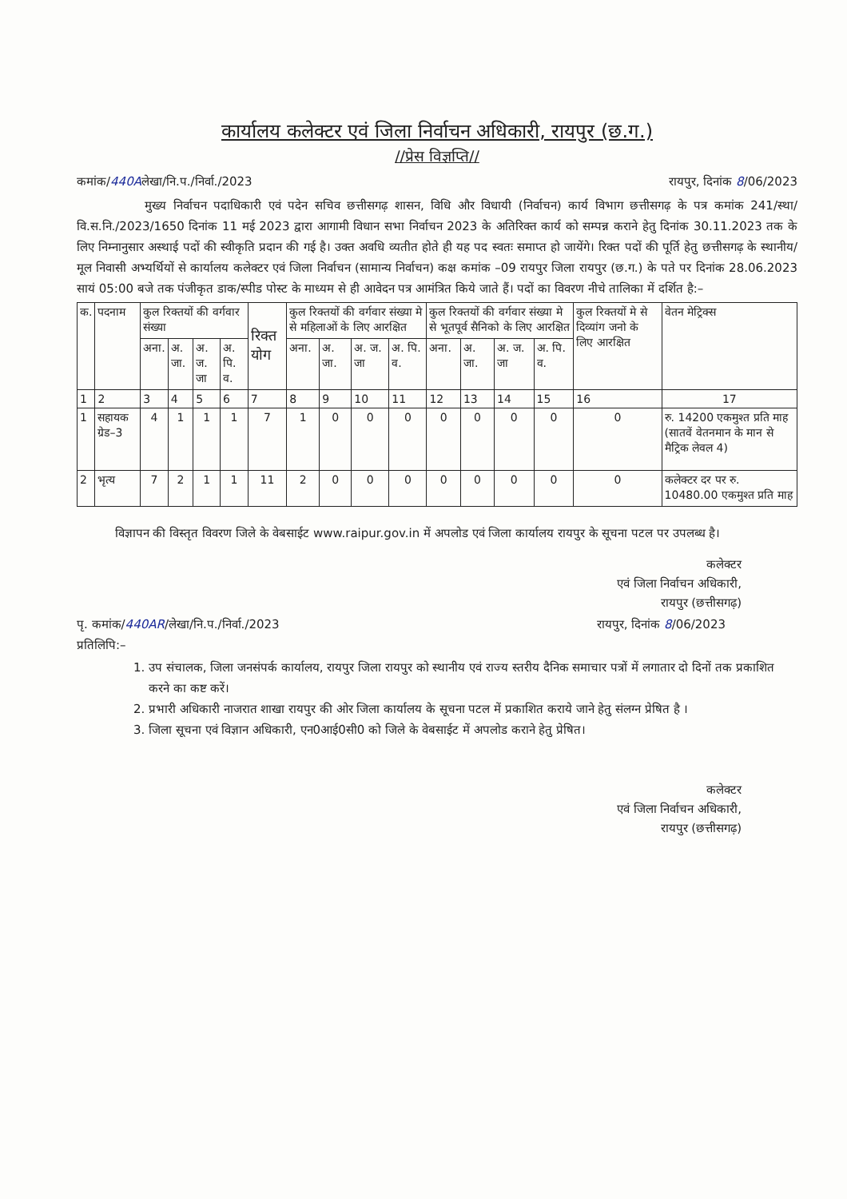कार्यालय कलेक्टर एवं जिला निर्वाचन अधिकारी, रायपुर (छ.ग.)
//प्रेस विज्ञप्ति//
कमांक/440Aलेखा/नि.प./निर्वा./2023 रायपुर, दिनांक 8/06/2023
मुख्य निर्वाचन पदाधिकारी एवं पदेन सचिव छत्तीसगढ़ शासन, विधि और विधायी (निर्वाचन) कार्य विभाग छत्तीसगढ़ के पत्र कमांक 241/स्था/वि.स.नि./2023/1650 दिनांक 11 मई 2023 द्वारा आगामी विधान सभा निर्वाचन 2023 के अतिरिक्त कार्य को सम्पन्न कराने हेतु दिनांक 30.11.2023 तक के लिए निम्नानुसार अस्थाई पदों की स्वीकृति प्रदान की गई है। उक्त अवधि व्यतीत होते ही यह पद स्वतः समाप्त हो जायेंगे। रिक्त पदों की पूर्ति हेतु छत्तीसगढ़ के स्थानीय/मूल निवासी अभ्यर्थियों से कार्यालय कलेक्टर एवं जिला निर्वाचन (सामान्य निर्वाचन) कक्ष कमांक –09 रायपुर जिला रायपुर (छ.ग.) के पते पर दिनांक 28.06.2023 सायं 05:00 बजे तक पंजीकृत डाक/स्पीड पोस्ट के माध्यम से ही आवेदन पत्र आमंत्रित किये जाते हैं। पदों का विवरण नीचे तालिका में दर्शित है:–
| क. | पदनाम | कुल रिक्तयों की वर्गवार संख्या | | | | रिक्त योग | कुल रिक्तयों की वर्गवार संख्या मे से महिलाओं के लिए आरक्षित | | | | कुल रिक्तयों की वर्गवार संख्या मे से भूतपूर्व सैनिको के लिए आरक्षित | | | | कुल रिक्तयों मे से दिव्यांग जनो के लिए आरक्षित | वेतन मेट्रिक्स |
| --- | --- | --- | --- | --- | --- | --- | --- | --- | --- | --- | --- | --- | --- | --- | --- | --- |
| | | अना. | अ. जा. | अ. ज. जा | अ. पि. व. | | अना. | अ. जा. | अ. ज. जा | अ. पि. व. | अना. | अ. जा. | अ. ज. जा | अ. पि. व. | | |
| 1 | 2 | 3 | 4 | 5 | 6 | 7 | 8 | 9 | 10 | 11 | 12 | 13 | 14 | 15 | 16 | 17 |
| 1 | सहायक ग्रेड–3 | 4 | 1 | 1 | 1 | 7 | 1 | 0 | 0 | 0 | 0 | 0 | 0 | 0 | 0 | रु. 14200 एकमुश्त प्रति माह (सातवें वेतनमान के मान से मैट्रिक लेवल 4) |
| 2 | भृत्य | 7 | 2 | 1 | 1 | 11 | 2 | 0 | 0 | 0 | 0 | 0 | 0 | 0 | 0 | कलेक्टर दर पर रु. 10480.00 एकमुश्त प्रति माह |
विज्ञापन की विस्तृत विवरण जिले के वेबसाईट www.raipur.gov.in में अपलोड एवं जिला कार्यालय रायपुर के सूचना पटल पर उपलब्ध है।
कलेक्टर
एवं जिला निर्वाचन अधिकारी,
रायपुर (छत्तीसगढ़)
पृ. कमांक/440AR/लेखा/नि.प./निर्वा./2023 रायपुर, दिनांक 8/06/2023
प्रतिलिपि:–
1. उप संचालक, जिला जनसंपर्क कार्यालय, रायपुर जिला रायपुर को स्थानीय एवं राज्य स्तरीय दैनिक समाचार पत्रों में लगातार दो दिनों तक प्रकाशित करने का कष्ट करें।
2. प्रभारी अधिकारी नाजरात शाखा रायपुर की ओर जिला कार्यालय के सूचना पटल में प्रकाशित कराये जाने हेतु संलग्न प्रेषित है ।
3. जिला सूचना एवं विज्ञान अधिकारी, एन0आई0सी0 को जिले के वेबसाईट में अपलोड कराने हेतु प्रेषित।
कलेक्टर
एवं जिला निर्वाचन अधिकारी,
रायपुर (छत्तीसगढ़)